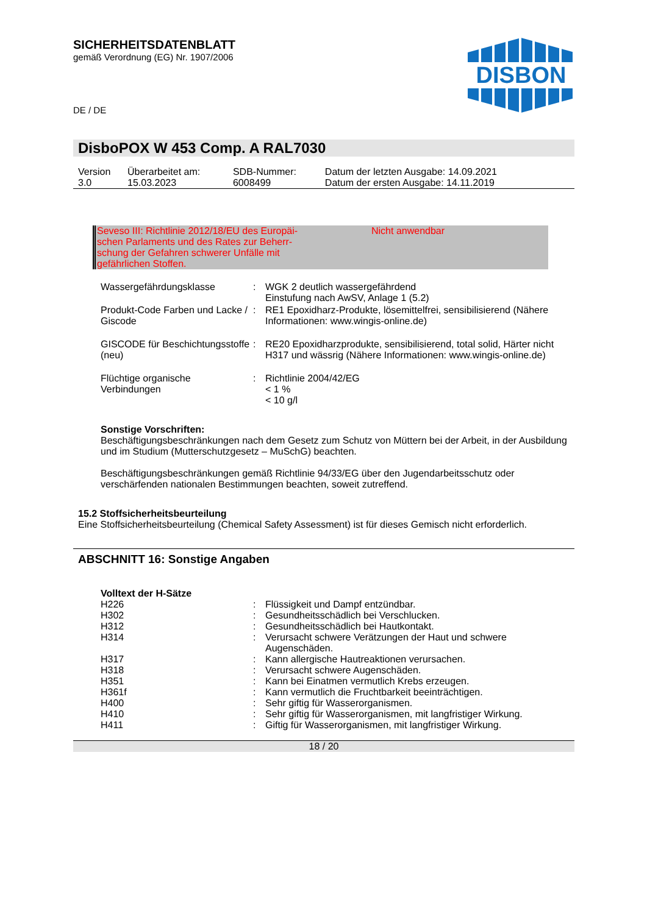SICHERHEITSDATENBLATT
gemäß Verordnung (EG) Nr. 1907/2006
DE / DE
DISBON
DisboPOX W 453 Comp. A RAL7030
| Version 3.0 | Überarbeitet am: 15.03.2023 | SDB-Nummer: 6008499 | Datum der letzten Ausgabe: 14.09.2021 Datum der ersten Ausgabe: 14.11.2019 |
Seveso III: Richtlinie 2012/18/EU des Europäi-
schen Parlaments und des Rates zur Beherr-
schung der Gefahren schwerer Unfälle mit
gefährlichen Stoffen.
Nicht anwendbar
| Wassergefährdungsklasse | : | WGK 2 deutlich wassergefährdend Einstufung nach AwSV, Anlage 1 (5.2) |
| Produkt-Code Farben und Lacke / Giscode | : | RE1 Epoxidharz-Produkte, lösemittelfrei, sensibilisierend (Nähere Informationen: www.wingis-online.de) |
| GISCODE für Beschichtungsstoffe (neu) | : | RE20 Epoxidharzprodukte, sensibilisierend, total solid, Härter nicht H317 und wässrig (Nähere Informationen: www.wingis-online.de) |
| Flüchtige organische Verbindungen | : | Richtlinie 2004/42/EG < 1 % < 10 g/l |
Sonstige Vorschriften:
Beschäftigungsbeschränkungen nach dem Gesetz zum Schutz von Müttern bei der Arbeit, in der Ausbildung und im Studium (Mutterschutzgesetz – MuSchG) beachten.
Beschäftigungsbeschränkungen gemäß Richtlinie 94/33/EG über den Jugendarbeitsschutz oder verschärfenden nationalen Bestimmungen beachten, soweit zutreffend.
15.2 Stoffsicherheitsbeurteilung
Eine Stoffsicherheitsbeurteilung (Chemical Safety Assessment) ist für dieses Gemisch nicht erforderlich.
ABSCHNITT 16: Sonstige Angaben
Volltext der H-Sätze
| H226 | : | Flüssigkeit und Dampf entzündbar. |
| H302 | : | Gesundheitsschädlich bei Verschlucken. |
| H312 | : | Gesundheitsschädlich bei Hautkontakt. |
| H314 | : | Verursacht schwere Verätzungen der Haut und schwere Augenschäden. |
| H317 | : | Kann allergische Hautreaktionen verursachen. |
| H318 | : | Verursacht schwere Augenschäden. |
| H351 | : | Kann bei Einatmen vermutlich Krebs erzeugen. |
| H361f | : | Kann vermutlich die Fruchtbarkeit beeinträchtigen. |
| H400 | : | Sehr giftig für Wasserorganismen. |
| H410 | : | Sehr giftig für Wasserorganismen, mit langfristiger Wirkung. |
| H411 | : | Giftig für Wasserorganismen, mit langfristiger Wirkung. |
18 / 20